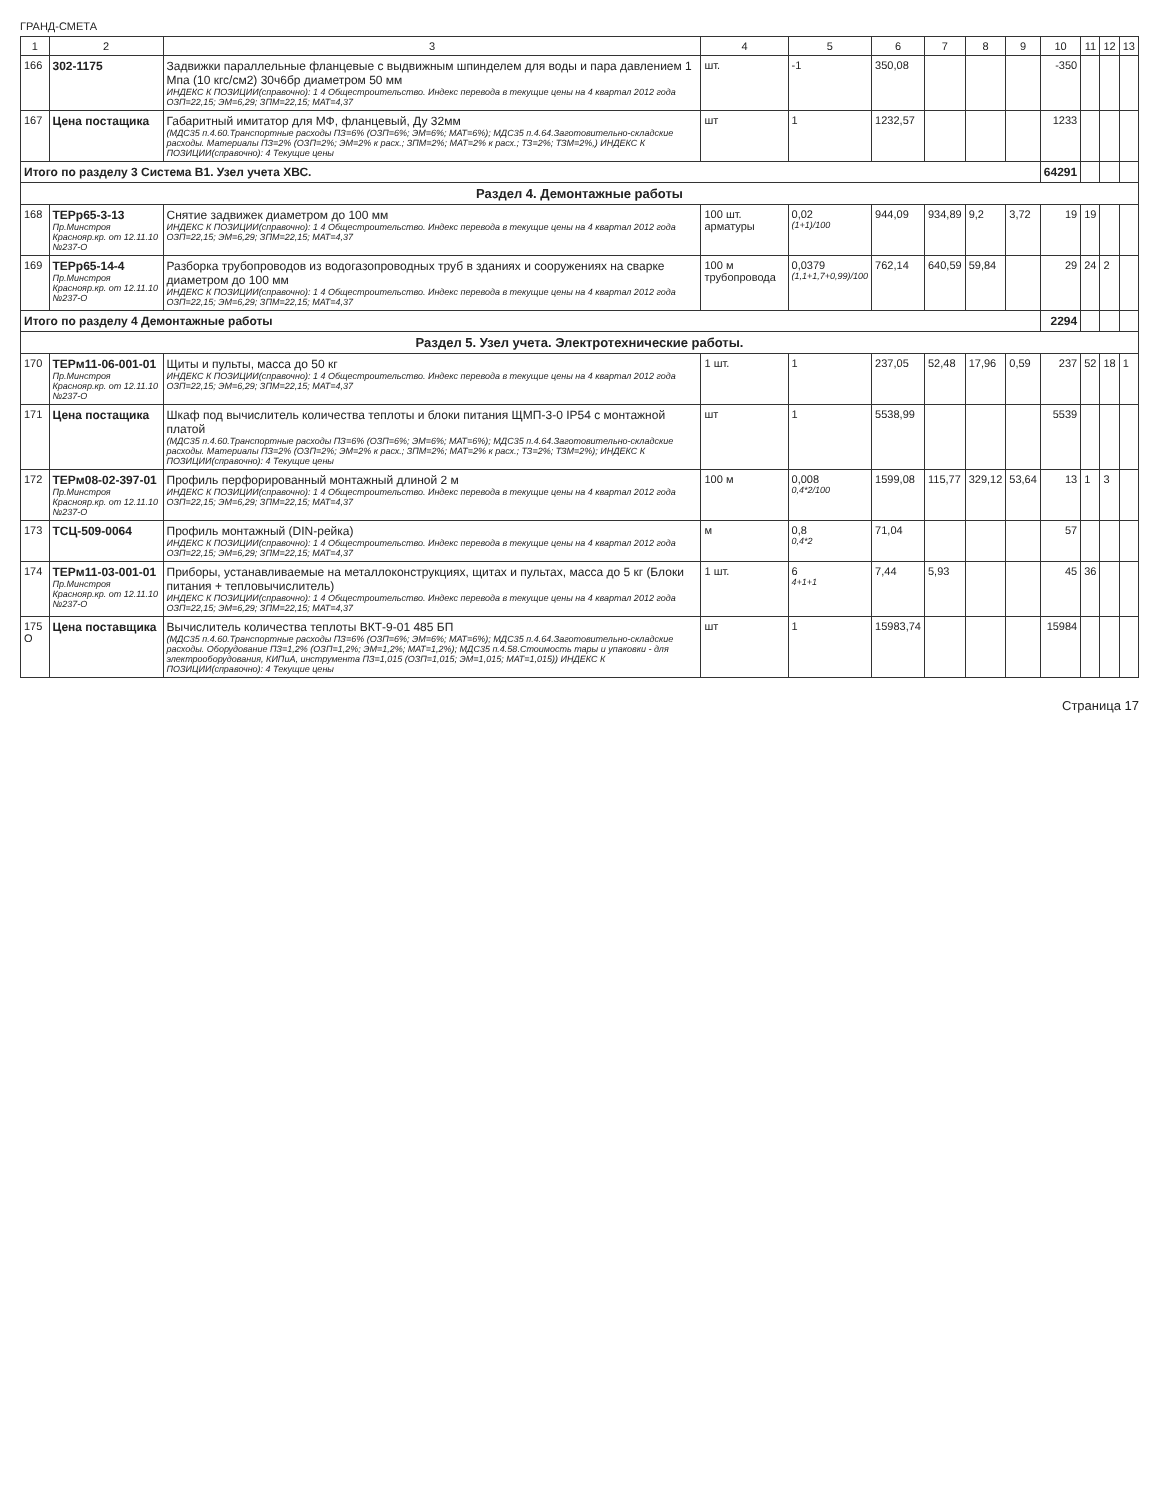ГРАНД-СМЕТА
| 1 | 2 | 3 | 4 | 5 | 6 | 7 | 8 | 9 | 10 | 11 | 12 | 13 |
| --- | --- | --- | --- | --- | --- | --- | --- | --- | --- | --- | --- | --- |
| 166 | 302-1175 | Задвижки параллельные фланцевые с выдвижным шпинделем для воды и пара давлением 1 Мпа (10 кгс/см2) 30ч6бр диаметром 50 мм ИНДЕКС К ПОЗИЦИИ(справочно): 1 4 Общестроительство. Индекс перевода в текущие цены на 4 квартал 2012 года ОЗП=22,15; ЭМ=6,29; ЗПМ=22,15; МАТ=4,37 | шт. | -1 | 350,08 | | | | -350 | | | |
| 167 | Цена постащика | Габаритный имитатор для МФ, фланцевый, Ду 32мм (МДС35 п.4.60.Транспортные расходы ПЗ=6% (ОЗП=6%; ЭМ=6%; МАТ=6%); МДС35 п.4.64.Заготовительно-складские расходы. Материалы ПЗ=2% (ОЗП=2%; ЭМ=2% к расх.; ЗПМ=2%; МАТ=2% к расх.; ТЗ=2%; ТЗМ=2%,) ИНДЕКС К ПОЗИЦИИ(справочно): 4 Текущие цены | шт | 1 | 1232,57 | | | | 1233 | | | |
| Итого по разделу 3 Система В1. Узел учета ХВС. | | | | | | | | | 64291 | | | |
| Раздел 4. Демонтажные работы | | | | | | | | | | | | |
| 168 | ТЕРр65-3-13 Пр.Минстроя Краснояр.кр. от 12.11.10 №237-О | Снятие задвижек диаметром до 100 мм ИНДЕКС К ПОЗИЦИИ(справочно): 1 4 Общестроительство. Индекс перевода в текущие цены на 4 квартал 2012 года ОЗП=22,15; ЭМ=6,29; ЗПМ=22,15; МАТ=4,37 | 100 шт. арматуры | 0,02 (1+1)/100 | 944,09 | 934,89 | 9,2 | 3,72 | 19 | 19 | | |
| 169 | ТЕРр65-14-4 Пр.Минстроя Краснояр.кр. от 12.11.10 №237-О | Разборка трубопроводов из водогазопроводных труб в зданиях и сооружениях на сварке диаметром до 100 мм ИНДЕКС К ПОЗИЦИИ(справочно): 1 4 Общестроительство. Индекс перевода в текущие цены на 4 квартал 2012 года ОЗП=22,15; ЭМ=6,29; ЗПМ=22,15; МАТ=4,37 | 100 м трубопровода | 0,0379 (1,1+1,7+0,99)/100 | 762,14 | 640,59 | 59,84 | | 29 | 24 | 2 | |
| Итого по разделу 4 Демонтажные работы | | | | | | | | | 2294 | | | |
| Раздел 5. Узел учета. Электротехнические работы. | | | | | | | | | | | | |
| 170 | ТЕРм11-06-001-01 Пр.Минстроя Краснояр.кр. от 12.11.10 №237-О | Щиты и пульты, масса до 50 кг ИНДЕКС К ПОЗИЦИИ(справочно): 1 4 Общестроительство. Индекс перевода в текущие цены на 4 квартал 2012 года ОЗП=22,15; ЭМ=6,29; ЗПМ=22,15; МАТ=4,37 | 1 шт. | 1 | 237,05 | 52,48 | 17,96 | 0,59 | 237 | 52 | 18 | 1 |
| 171 | Цена постащика | Шкаф под вычислитель количества теплоты и блоки питания ЩМП-3-0 IP54 с монтажной платой (МДС35 п.4.60.Транспортные расходы ПЗ=6% (ОЗП=6%; ЭМ=6%; МАТ=6%); МДС35 п.4.64.Заготовительно-складские расходы. Материалы ПЗ=2% (ОЗП=2%; ЭМ=2% к расх.; ЗПМ=2%; МАТ=2% к расх.; ТЗ=2%; ТЗМ=2%); ИНДЕКС К ПОЗИЦИИ(справочно): 4 Текущие цены | шт | 1 | 5538,99 | | | | 5539 | | | |
| 172 | ТЕРм08-02-397-01 Пр.Минстроя Краснояр.кр. от 12.11.10 №237-О | Профиль перфорированный монтажный длиной 2 м ИНДЕКС К ПОЗИЦИИ(справочно): 1 4 Общестроительство. Индекс перевода в текущие цены на 4 квартал 2012 года ОЗП=22,15; ЭМ=6,29; ЗПМ=22,15; МАТ=4,37 | 100 м | 0,008 0,4*2/100 | 1599,08 | 115,77 | 329,12 | 53,64 | 13 | 1 | 3 | |
| 173 | ТСЦ-509-0064 | Профиль монтажный (DIN-рейка) ИНДЕКС К ПОЗИЦИИ(справочно): 1 4 Общестроительство. Индекс перевода в текущие цены на 4 квартал 2012 года ОЗП=22,15; ЭМ=6,29; ЗПМ=22,15; МАТ=4,37 | м | 0,8 0,4*2 | 71,04 | | | | 57 | | | |
| 174 | ТЕРм11-03-001-01 Пр.Минстроя Краснояр.кр. от 12.11.10 №237-О | Приборы, устанавливаемые на металлоконструкциях, щитах и пультах, масса до 5 кг (Блоки питания + тепловычислитель) ИНДЕКС К ПОЗИЦИИ(справочно): 1 4 Общестроительство. Индекс перевода в текущие цены на 4 квартал 2012 года ОЗП=22,15; ЭМ=6,29; ЗПМ=22,15; МАТ=4,37 | 1 шт. | 6 4+1+1 | 7,44 | 5,93 | | | 45 | 36 | | |
| 175 О | Цена поставщика | Вычислитель количества теплоты ВКТ-9-01 485 БП (МДС35 п.4.60.Транспортные расходы ПЗ=6% (ОЗП=6%; ЭМ=6%; МАТ=6%); МДС35 п.4.64.Заготовительно-складские расходы. Оборудование ПЗ=1,2% (ОЗП=1,2%; ЭМ=1,2%; МАТ=1,2%); МДС35 п.4.58.Стоимость тары и упаковки - для электрооборудования, КИПиА, инструмента ПЗ=1,015 (ОЗП=1,015; ЭМ=1,015; МАТ=1,015)) ИНДЕКС К ПОЗИЦИИ(справочно): 4 Текущие цены | шт | 1 | 15983,74 | | | | 15984 | | | |
Страница 17